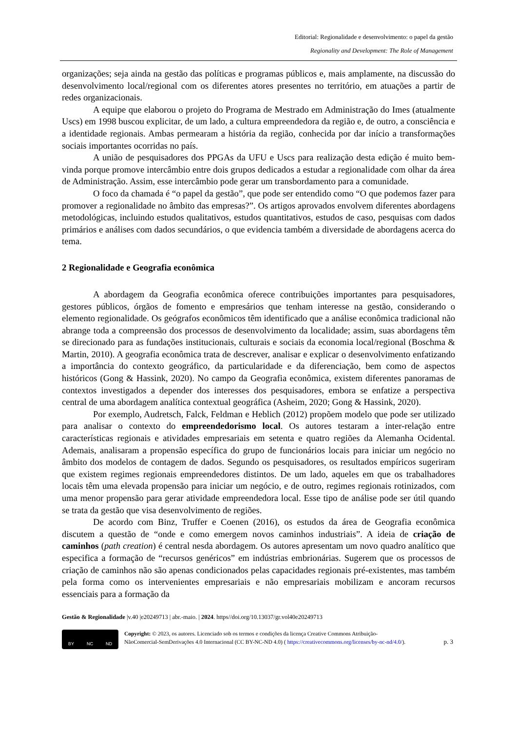Editorial: Regionalidade e desenvolvimento: o papel da gestão
Regionality and Development: The Role of Management
organizações; seja ainda na gestão das políticas e programas públicos e, mais amplamente, na discussão do desenvolvimento local/regional com os diferentes atores presentes no território, em atuações a partir de redes organizacionais.
A equipe que elaborou o projeto do Programa de Mestrado em Administração do Imes (atualmente Uscs) em 1998 buscou explicitar, de um lado, a cultura empreendedora da região e, de outro, a consciência e a identidade regionais. Ambas permearam a história da região, conhecida por dar início a transformações sociais importantes ocorridas no país.
A união de pesquisadores dos PPGAs da UFU e Uscs para realização desta edição é muito bem-vinda porque promove intercâmbio entre dois grupos dedicados a estudar a regionalidade com olhar da área de Administração. Assim, esse intercâmbio pode gerar um transbordamento para a comunidade.
O foco da chamada é “o papel da gestão”, que pode ser entendido como “O que podemos fazer para promover a regionalidade no âmbito das empresas?”. Os artigos aprovados envolvem diferentes abordagens metodológicas, incluindo estudos qualitativos, estudos quantitativos, estudos de caso, pesquisas com dados primários e análises com dados secundários, o que evidencia também a diversidade de abordagens acerca do tema.
2 Regionalidade e Geografia econômica
A abordagem da Geografia econômica oferece contribuições importantes para pesquisadores, gestores públicos, órgãos de fomento e empresários que tenham interesse na gestão, considerando o elemento regionalidade. Os geógrafos econômicos têm identificado que a análise econômica tradicional não abrange toda a compreensão dos processos de desenvolvimento da localidade; assim, suas abordagens têm se direcionado para as fundações institucionais, culturais e sociais da economia local/regional (Boschma & Martin, 2010). A geografia econômica trata de descrever, analisar e explicar o desenvolvimento enfatizando a importância do contexto geográfico, da particularidade e da diferenciação, bem como de aspectos históricos (Gong & Hassink, 2020). No campo da Geografia econômica, existem diferentes panoramas de contextos investigados a depender dos interesses dos pesquisadores, embora se enfatize a perspectiva central de uma abordagem analítica contextual geográfica (Asheim, 2020; Gong & Hassink, 2020).
Por exemplo, Audretsch, Falck, Feldman e Heblich (2012) propõem modelo que pode ser utilizado para analisar o contexto do empreendedorismo local. Os autores testaram a inter-relação entre características regionais e atividades empresariais em setenta e quatro regiões da Alemanha Ocidental. Ademais, analisaram a propensão específica do grupo de funcionários locais para iniciar um negócio no âmbito dos modelos de contagem de dados. Segundo os pesquisadores, os resultados empíricos sugeriram que existem regimes regionais empreendedores distintos. De um lado, aqueles em que os trabalhadores locais têm uma elevada propensão para iniciar um negócio, e de outro, regimes regionais rotinizados, com uma menor propensão para gerar atividade empreendedora local. Esse tipo de análise pode ser útil quando se trata da gestão que visa desenvolvimento de regiões.
De acordo com Binz, Truffer e Coenen (2016), os estudos da área de Geografia econômica discutem a questão de “onde e como emergem novos caminhos industriais”. A ideia de criação de caminhos (path creation) é central nesda abordagem. Os autores apresentam um novo quadro analítico que especifica a formação de “recursos genéricos” em indústrias embrionárias. Sugerem que os processos de criação de caminhos não são apenas condicionados pelas capacidades regionais pré-existentes, mas também pela forma como os intervenientes empresariais e não empresariais mobilizam e ancoram recursos essenciais para a formação da
Gestão & Regionalidade |v.40 |e20249713 | abr.-maio. | 2024. https//doi.org/10.13037/gr.vol40e20249713
BY NC ND
Copyright: © 2023, os autores. Licenciado sob os termos e condições da licença Creative Commons Atribuição-
NãoComercial-SemDerivações 4.0 Internacional (CC BY-NC-ND 4.0) ( https://creativecommons.org/licenses/by-nc-nd/4.0/).
p. 3